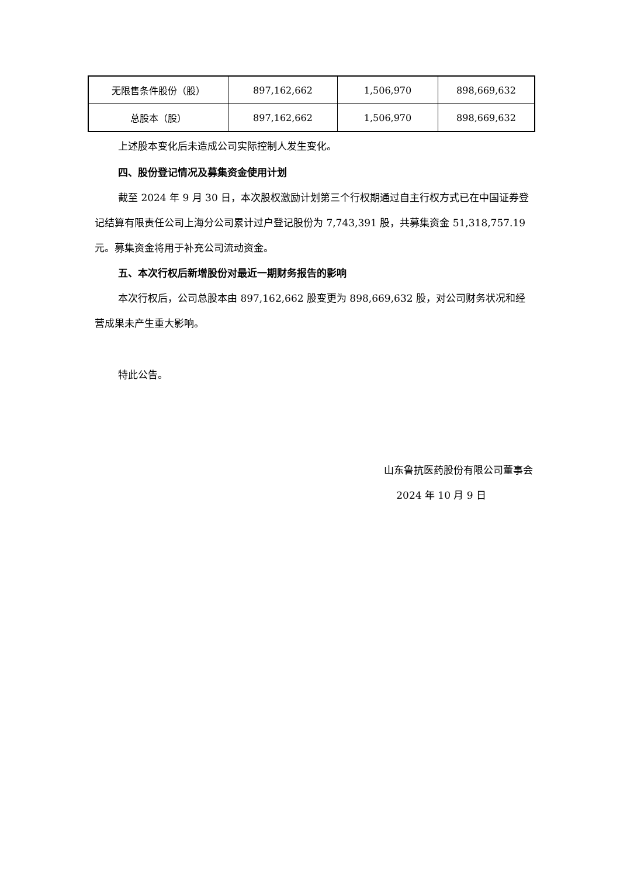| 无限售条件股份（股） | 897,162,662 | 1,506,970 | 898,669,632 |
| 总股本（股） | 897,162,662 | 1,506,970 | 898,669,632 |
上述股本变化后未造成公司实际控制人发生变化。
四、股份登记情况及募集资金使用计划
截至 2024 年 9 月 30 日，本次股权激励计划第三个行权期通过自主行权方式已在中国证券登记结算有限责任公司上海分公司累计过户登记股份为 7,743,391 股，共募集资金 51,318,757.19 元。募集资金将用于补充公司流动资金。
五、本次行权后新增股份对最近一期财务报告的影响
本次行权后，公司总股本由 897,162,662 股变更为 898,669,632 股，对公司财务状况和经营成果未产生重大影响。
特此公告。
山东鲁抗医药股份有限公司董事会
2024 年 10 月 9 日